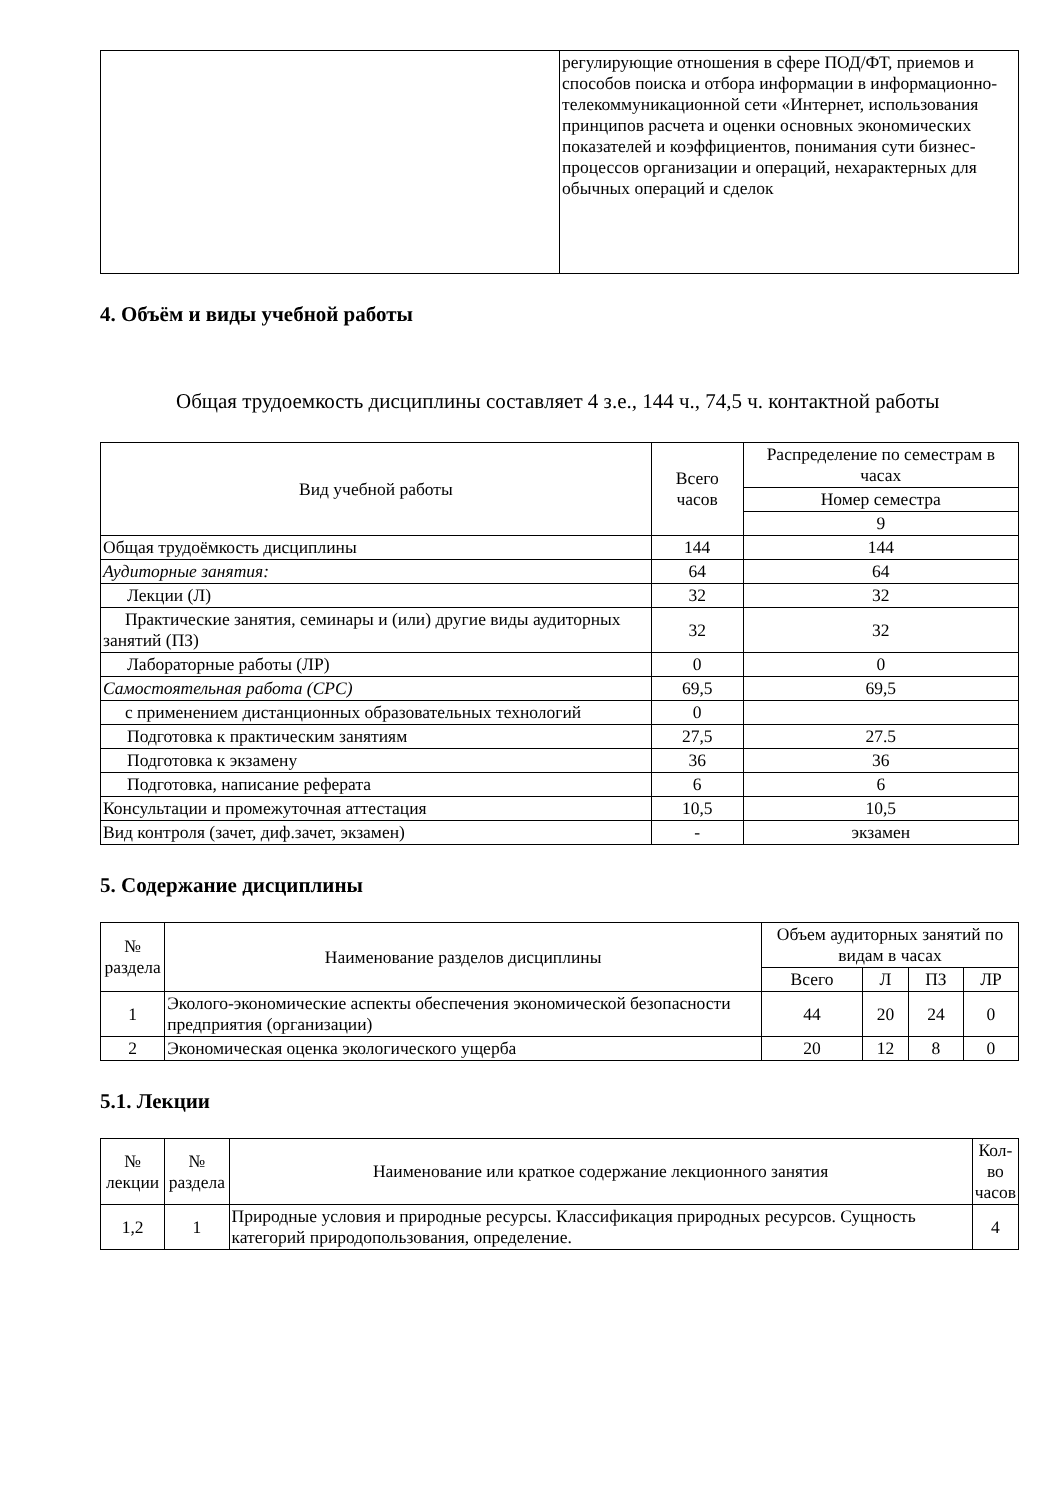| | регулирующие отношения в сфере ПОД/ФТ, приемов и способов поиска и отбора информации в информационно-телекоммуникационной сети «Интернет, использования принципов расчета и оценки основных экономических показателей и коэффициентов, понимания сути бизнес-процессов организации и операций, нехарактерных для обычных операций и сделок |
4. Объём и виды учебной работы
Общая трудоемкость дисциплины составляет 4 з.е., 144 ч., 74,5 ч. контактной работы
| Вид учебной работы | Всего часов | Распределение по семестрам в часах |
| --- | --- | --- |
| | | Номер семестра |
| | | 9 |
| Общая трудоёмкость дисциплины | 144 | 144 |
| Аудиторные занятия: | 64 | 64 |
| Лекции (Л) | 32 | 32 |
| Практические занятия, семинары и (или) другие виды аудиторных занятий (ПЗ) | 32 | 32 |
| Лабораторные работы (ЛР) | 0 | 0 |
| Самостоятельная работа (СРС) | 69,5 | 69,5 |
| с применением дистанционных образовательных технологий | 0 | |
| Подготовка к практическим занятиям | 27,5 | 27.5 |
| Подготовка к экзамену | 36 | 36 |
| Подготовка, написание реферата | 6 | 6 |
| Консультации и промежуточная аттестация | 10,5 | 10,5 |
| Вид контроля (зачет, диф.зачет, экзамен) | - | экзамен |
5. Содержание дисциплины
| № раздела | Наименование разделов дисциплины | Объем аудиторных занятий по видам в часах | | | |
| --- | --- | --- | --- | --- | --- |
| | | Всего | Л | ПЗ | ЛР |
| 1 | Эколого-экономические аспекты обеспечения экономической безопасности предприятия (организации) | 44 | 20 | 24 | 0 |
| 2 | Экономическая оценка экологического ущерба | 20 | 12 | 8 | 0 |
5.1. Лекции
| № лекции | № раздела | Наименование или краткое содержание лекционного занятия | Кол-во часов |
| --- | --- | --- | --- |
| 1,2 | 1 | Природные условия и природные ресурсы. Классификация природных ресурсов. Сущность категорий природопользования, определение. | 4 |